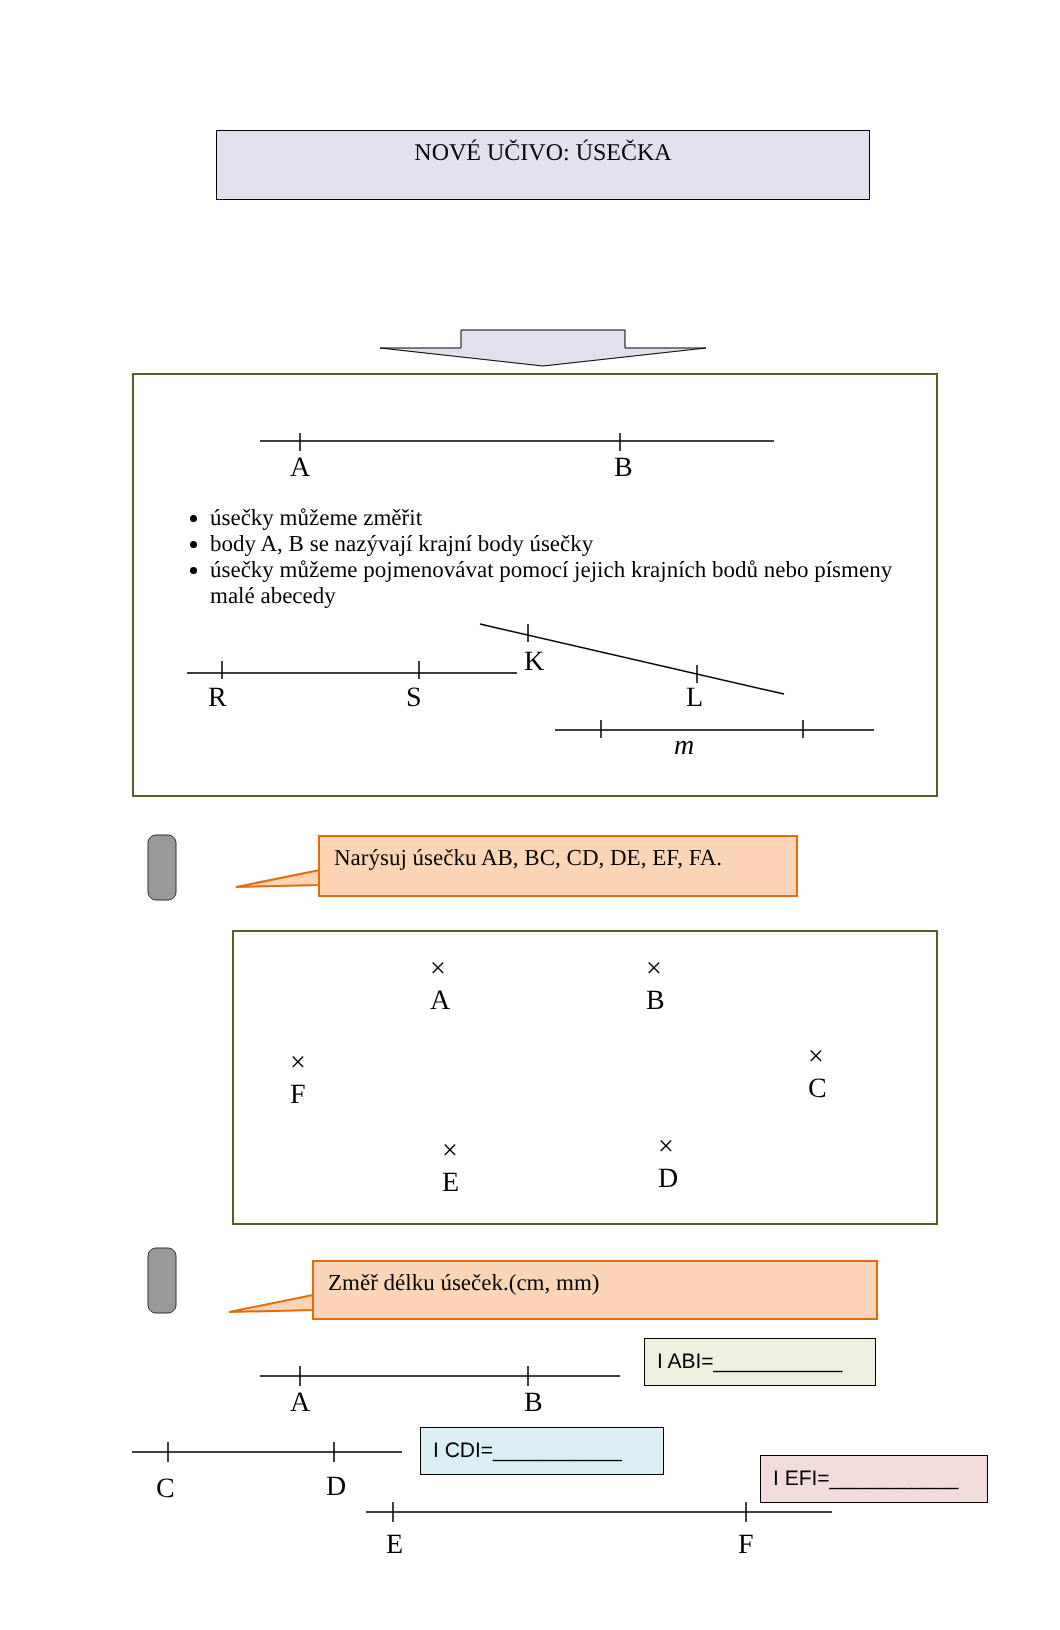NOVÉ UČIVO: ÚSEČKA
A B
úsečky můžeme změřit
body A, B se nazývají krajní body úsečky
úsečky můžeme pojmenovávat pomocí jejich krajních bodů nebo písmeny malé abecedy
K
R S L
m
Narýsuj úsečku AB, BC, CD, DE, EF, FA.
×
A
×
B
×
F
×
C
×
E
×
D
Změř délku úseček.(cm, mm)
I ABI=___________
A B
I CDI=___________
C D
I EFI=___________
E F